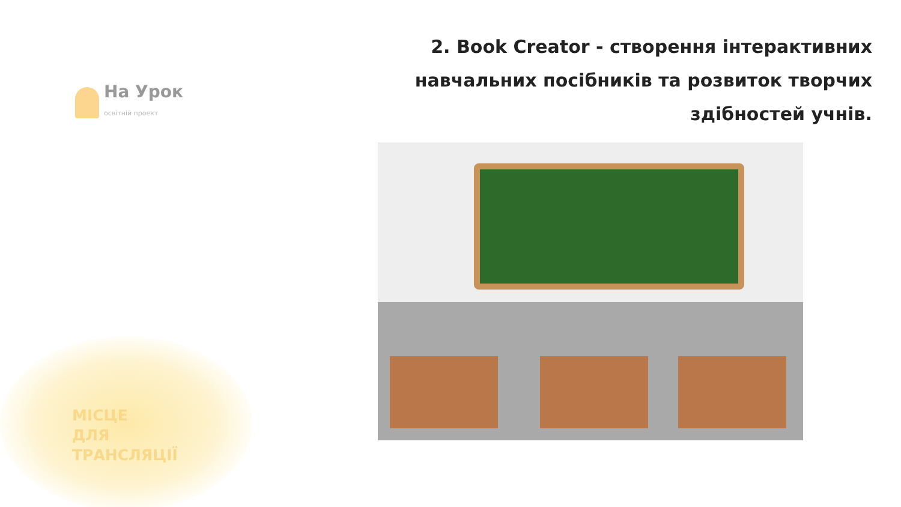На Урок
освітній проект
2. Book Creator - створення інтерактивних навчальних посібників та розвиток творчих здібностей учнів.
МІСЦЕ
ДЛЯ
ТРАНСЛЯЦІЇ